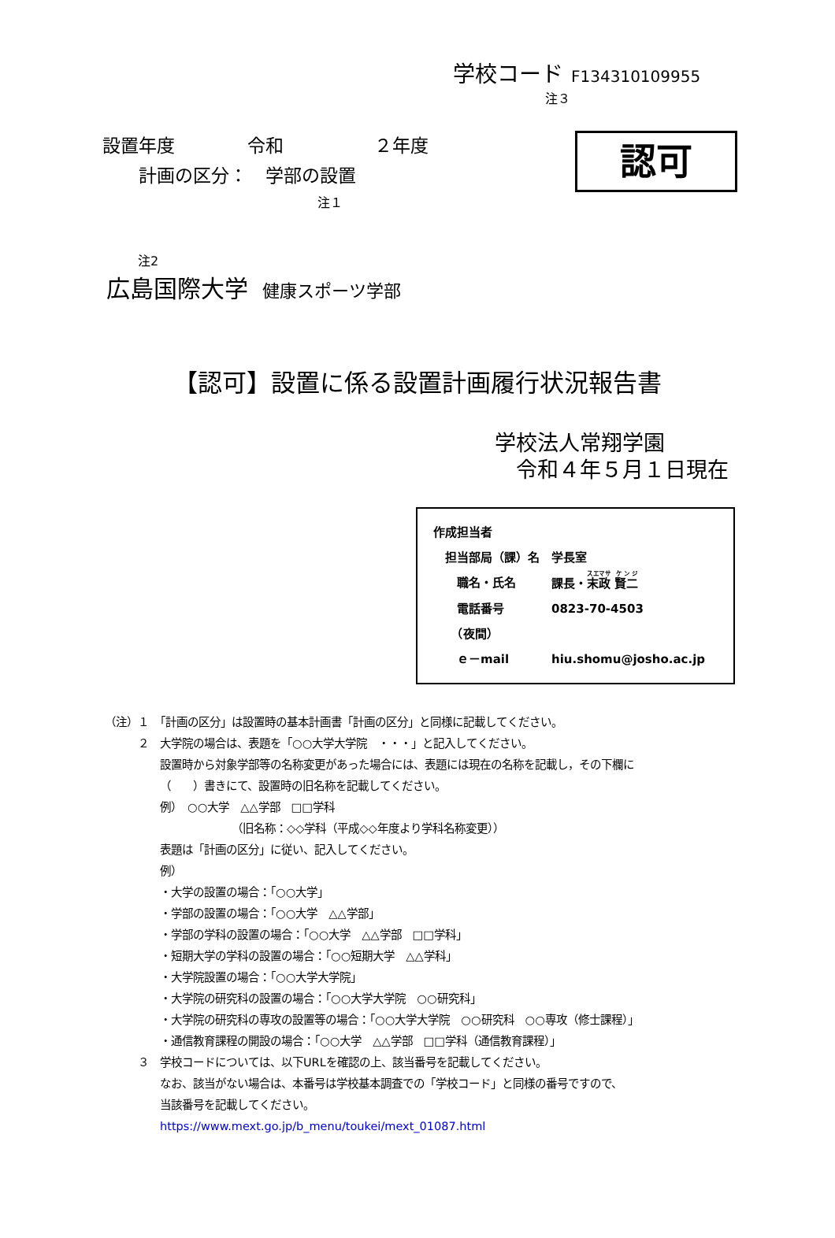学校コード F134310109955
注３
設置年度　　　　令和　　　　　２年度
　　計画の区分：　学部の設置
認可
注１
注2
広島国際大学 健康スポーツ学部
【認可】設置に係る設置計画履行状況報告書
学校法人常翔学園
　令和４年５月１日現在
作成担当者
　担当部局（課）名　学長室
　　職名・氏名 課長・末政 賢二
　　電話番号 0823-70-4503
　　（夜間）
　　ｅ－mail hiu.shomu@josho.ac.jp
（注）１　「計画の区分」は設置時の基本計画書「計画の区分」と同様に記載してください。
　　　２　大学院の場合は、表題を「○○大学大学院　・・・」と記入してください。
設置時から対象学部等の名称変更があった場合には、表題には現在の名称を記載し，その下欄に
（　　）書きにて、設置時の旧名称を記載してください。
例）　○○大学　△△学部　□□学科
　　　　　　　（旧名称：◇◇学科（平成◇◇年度より学科名称変更））
表題は「計画の区分」に従い、記入してください。
例）
・大学の設置の場合：「○○大学」
・学部の設置の場合：「○○大学　△△学部」
・学部の学科の設置の場合：「○○大学　△△学部　□□学科」
・短期大学の学科の設置の場合：「○○短期大学　△△学科」
・大学院設置の場合：「○○大学大学院」
・大学院の研究科の設置の場合：「○○大学大学院　○○研究科」
・大学院の研究科の専攻の設置等の場合：「○○大学大学院　○○研究科　○○専攻（修士課程）」
・通信教育課程の開設の場合：「○○大学　△△学部　□□学科（通信教育課程）」
　　　３　学校コードについては、以下URLを確認の上、該当番号を記載してください。
なお、該当がない場合は、本番号は学校基本調査での「学校コード」と同様の番号ですので、
当該番号を記載してください。
https://www.mext.go.jp/b_menu/toukei/mext_01087.html